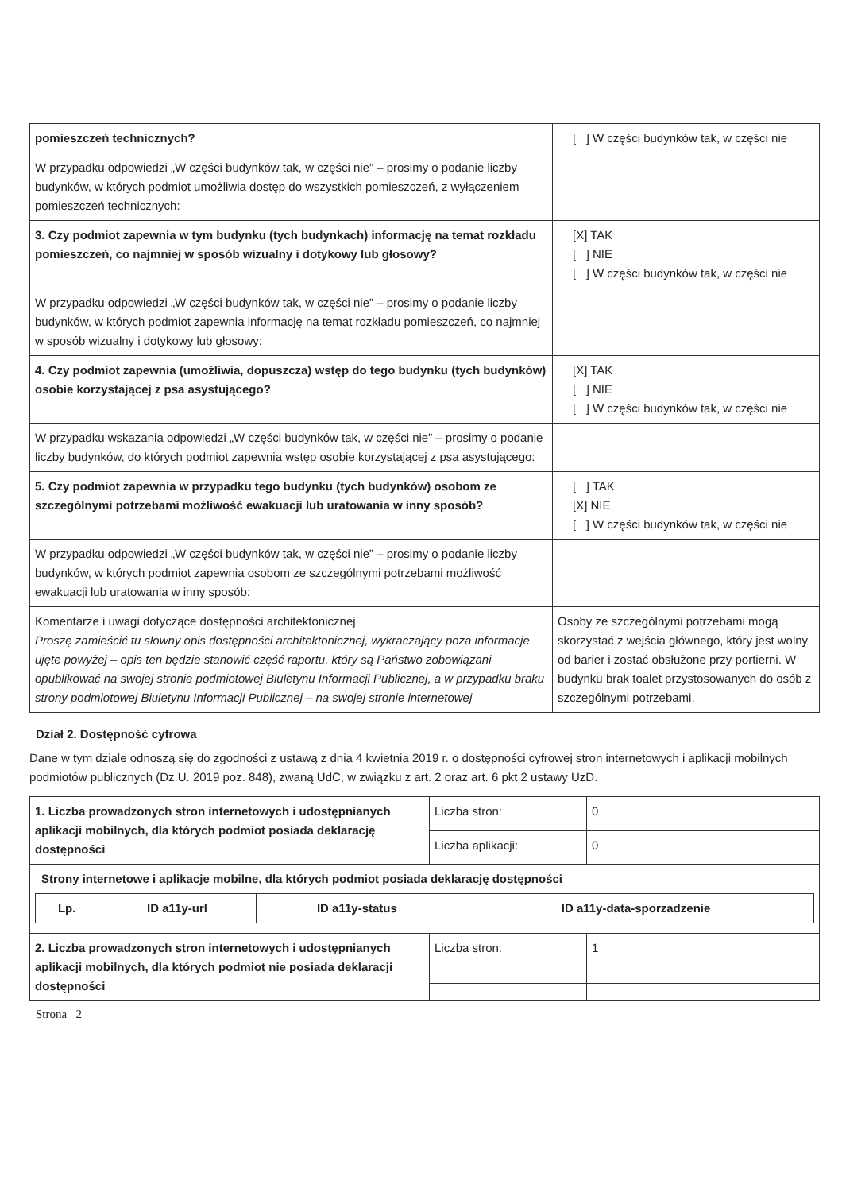| pomieszczeń technicznych? | [ ] W części budynków tak, w części nie |
| W przypadku odpowiedzi „W części budynków tak, w części nie” – prosimy o podanie liczby budynków, w których podmiot umożliwia dostęp do wszystkich pomieszczeń, z wyłączeniem pomieszczeń technicznych: | |
| 3. Czy podmiot zapewnia w tym budynku (tych budynkach) informację na temat rozkładu pomieszczeń, co najmniej w sposób wizualny i dotykowy lub głosowy? | [X] TAK [ ] NIE [ ] W części budynków tak, w części nie |
| W przypadku odpowiedzi „W części budynków tak, w części nie” – prosimy o podanie liczby budynków, w których podmiot zapewnia informację na temat rozkładu pomieszczeń, co najmniej w sposób wizualny i dotykowy lub głosowy: | |
| 4. Czy podmiot zapewnia (umożliwia, dopuszcza) wstęp do tego budynku (tych budynków) osobie korzystającej z psa asystującego? | [X] TAK [ ] NIE [ ] W części budynków tak, w części nie |
| W przypadku wskazania odpowiedzi „W części budynków tak, w części nie” – prosimy o podanie liczby budynków, do których podmiot zapewnia wstęp osobie korzystającej z psa asystującego: | |
| 5. Czy podmiot zapewnia w przypadku tego budynku (tych budynków) osobom ze szczególnymi potrzebami możliwość ewakuacji lub uratowania w inny sposób? | [ ] TAK [X] NIE [ ] W części budynków tak, w części nie |
| W przypadku odpowiedzi „W części budynków tak, w części nie” – prosimy o podanie liczby budynków, w których podmiot zapewnia osobom ze szczególnymi potrzebami możliwość ewakuacji lub uratowania w inny sposób: | |
| Komentarze i uwagi dotyczące dostępności architektonicznej Proszę zamieścić tu słowny opis dostępności architektonicznej, wykraczający poza informacje ujęte powyżej – opis ten będzie stanowić część raportu, który są Państwo zobowiązani opublikować na swojej stronie podmiotowej Biuletynu Informacji Publicznej, a w przypadku braku strony podmiotowej Biuletynu Informacji Publicznej – na swojej stronie internetowej | Osoby ze szczególnymi potrzebami mogą skorzystać z wejścia głównego, który jest wolny od barier i zostać obsłużone przy portierni. W budynku brak toalet przystosowanych do osób z szczególnymi potrzebami. |
Dział 2. Dostępność cyfrowa
Dane w tym dziale odnoszą się do zgodności z ustawą z dnia 4 kwietnia 2019 r. o dostępności cyfrowej stron internetowych i aplikacji mobilnych podmiotów publicznych (Dz.U. 2019 poz. 848), zwaną UdC, w związku z art. 2 oraz art. 6 pkt 2 ustawy UzD.
| 1. Liczba prowadzonych stron internetowych i udostępnianych aplikacji mobilnych, dla których podmiot posiada deklarację dostępności | Liczba stron: | 0 |
| | Liczba aplikacji: | 0 |
| Strony internetowe i aplikacje mobilne, dla których podmiot posiada deklarację dostępności / Lp. / ID a11y-url / ID a11y-status / ID a11y-data-sporzadzenie / / --- / --- / --- / --- / | | |
| 2. Liczba prowadzonych stron internetowych i udostępnianych aplikacji mobilnych, dla których podmiot nie posiada deklaracji dostępności | Liczba stron: | 1 |
Strona 2